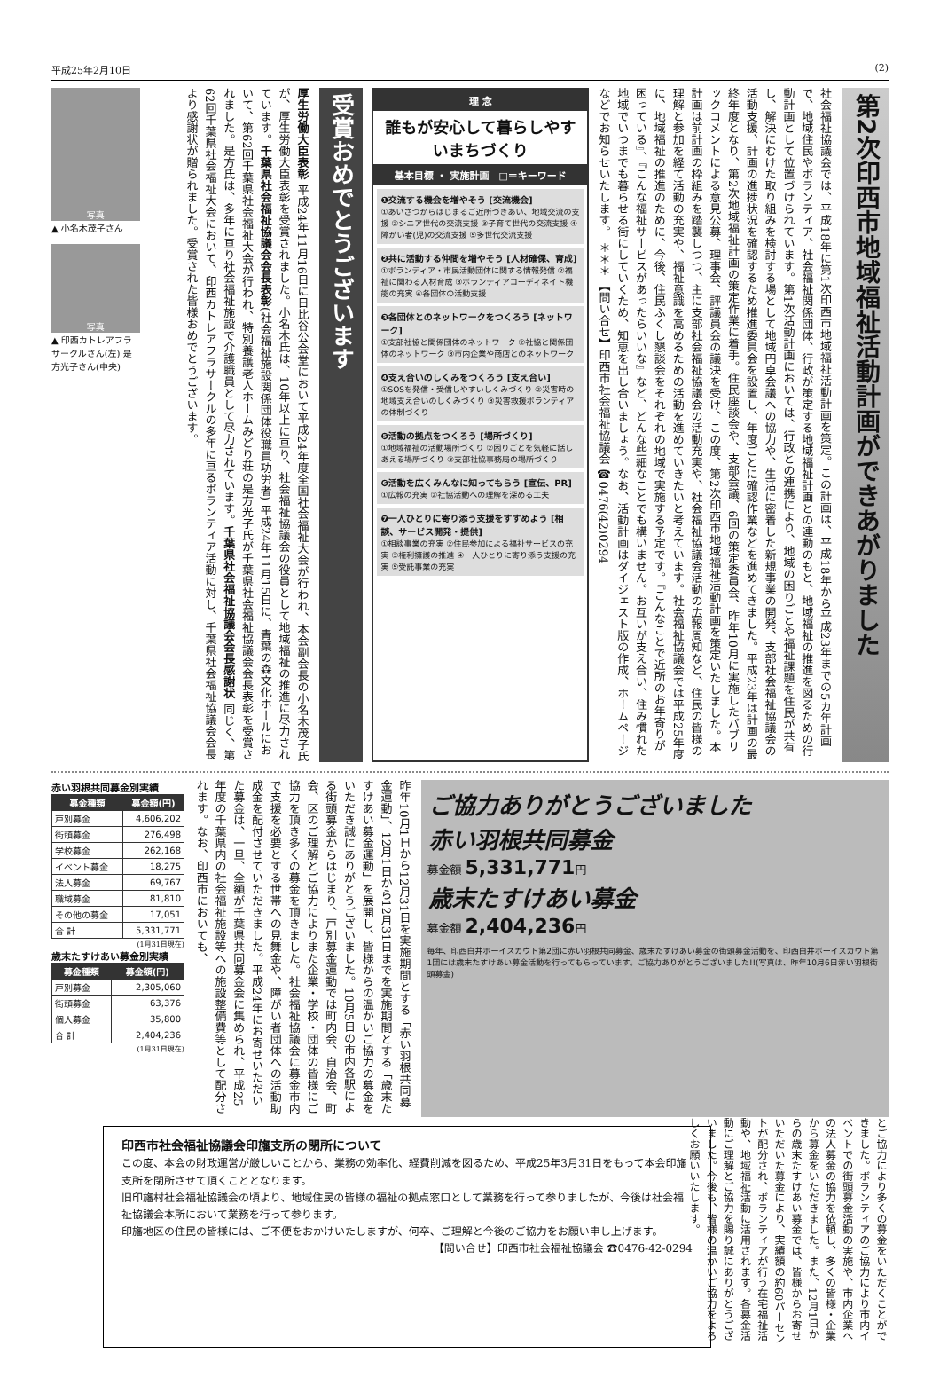平成25年2月10日 (2)
第2次印西市地域福祉活動計画ができあがりました
社会福祉協議会では、平成18年に第1次印西市地域福祉活動計画を策定。この計画は、平成18年から平成23年までの5カ年計画で、地域住民やボランティア、社会福祉関係団体、行政が策定する地域福祉計画との連動のもと、地域福祉の推進を図るための行動計画として位置づけられています。第1次活動計画においては、行政との連携により、地域の困りごとや福祉課題を住民が共有し、解決にむけた取り組みを検討する場として地域円卓会議への協力や、生活に密着した新規事業の開発、支部社会福祉協議会の活動支援、計画の進捗状況を確認するため推進委員会を設置し、年度ごとに確認作業などを進めてきました。平成23年は計画の最終年度となり、第2次地域福祉計画の策定作業に着手。住民座談会や、支部会議、6回の策定委員会、昨年10月に実施したパブリックコメントによる意見公募、理事会、評議員会の議決を受け、この度、第2次印西市地域福祉活動計画を策定いたしました。本計画は前計画の枠組みを踏襲しつつ、主に支部社会福祉協議会の活動充実や、社会福祉協議会活動の広報周知など、住民の皆様の理解と参加を経て活動の充実や、福祉意識を高めるための活動を進めていきたいと考えています。社会福祉協議会では平成25年度に、地域福祉の推進のために、今後、住民ふくし懇談会をそれぞれの地域で実施する予定です。『こんなことで近所のお年寄りが困っている』、『こんな福祉サービスがあったらいいな』など、どんな些細なことでも構いません。お互いが支え合い、住み慣れた地域でいつまでも暮らせる街にしていくため、知恵を出し合いましょう。なお、活動計画はダイジェスト版の作成、ホームページなどでお知らせいたします。 ＊＊＊ 【問い合せ】印西市社会福祉協議会 ☎0476(42)0294
理 念
誰もが安心して暮らしやすいまちづくり
基本目標 ・ 実施計画　□＝キーワード
❶交流する機会を増やそう [交流機会]
①あいさつからはじまるご近所づきあい、地域交流の支援 ②シニア世代の交流支援 ③子育て世代の交流支援 ④障がい者(児)の交流支援 ⑤多世代交流支援
❷共に活動する仲間を増やそう [人材確保、育成]
①ボランティア・市民活動団体に関する情報発信 ②福祉に関わる人材育成 ③ボランティアコーディネイト機能の充実 ④各団体の活動支援
❸各団体とのネットワークをつくろう [ネットワーク]
①支部社協と関係団体のネットワーク ②社協と関係団体のネットワーク ③市内企業や商店とのネットワーク
❹支え合いのしくみをつくろう [支え合い]
①SOSを発信・受信しやすいしくみづくり ②災害時の地域支え合いのしくみづくり ③災害救援ボランティアの体制づくり
❺活動の拠点をつくろう [場所づくり]
①地域福祉の活動場所づくり ②困りごとを気軽に話しあえる場所づくり ③支部社協事務局の場所づくり
❻活動を広くみんなに知ってもらう [宣伝、PR]
①広報の充実 ②社協活動への理解を深める工夫
❼一人ひとりに寄り添う支援をすすめよう [相談、サービス開発・提供]
①相談事業の充実 ②住民参加による福祉サービスの充実 ③権利擁護の推進 ④一人ひとりに寄り添う支援の充実 ⑤受託事業の充実
受賞おめでとうございます
厚生労働大臣表彰 平成24年11月16日に日比谷公会堂において平成24年度全国社会福祉大会が行われ、本会副会長の小名木茂子氏が、厚生労働大臣表彰を受賞されました。小名木氏は、10年以上に亘り、社会福祉協議会の役員として地域福祉の推進に尽力されています。千葉県社会福祉協議会会長表彰(社会福祉施設関係団体役職員功労者) 平成24年11月15日に、青葉の森文化ホールにおいて、第62回千葉県社会福祉大会が行われ、特別養護老人ホームみどり荘の是方光子氏が千葉県社会福祉協議会会長表彰を受賞されました。是方氏は、多年に亘り社会福祉施設で介護職員として尽力されています。千葉県社会福祉協議会会長感謝状 同じく、第62回千葉県社会福祉大会において、印西カトレアフラサークルの多年に亘るボランティア活動に対し、千葉県社会福祉協議会会長より感謝状が贈られました。受賞された皆様おめでとうございます。
写真
▲ 小名木茂子さん
写真
▲ 印西カトレアフラサークルさん(左) 是方光子さん(中央)
ご協力ありがとうございました
赤い羽根共同募金
募金額 5,331,771円
歳末たすけあい募金
募金額 2,404,236円
毎年、印西白井ボーイスカウト第2団に赤い羽根共同募金、歳末たすけあい募金の街頭募金活動を、印西白井ボーイスカウト第1団には歳末たすけあい募金活動を行ってもらっています。ご協力ありがとうございました!!(写真は、昨年10月6日赤い羽根街頭募金)
昨年10月1日から12月31日を実施期間とする「赤い羽根共同募金運動」、12月1日から12月31日までを実施期間とする「歳末たすけあい募金運動」を展開し、皆様からの温かいご協力の募金をいただき誠にありがとうございました。10月5日の市内各駅による街頭募金からはじまり、戸別募金運動では町内会、自治会、町会、区のご理解とご協力によりまた企業・学校・団体の皆様にご協力を頂き多くの募金を頂きました。社会福祉協議会に募金市内で支援を必要とする世帯への見舞金や、障がい者団体への活動助成金を配付させていただきました。平成24年にお寄せいただいた募金は、一旦、全額が千葉県共同募金会に集められ、平成25年度の千葉県内の社会福祉施設等への施設整備費等として配分されます。なお、印西市においても、
赤い羽根共同募金別実績
| 募金種類 | 募金額(円) |
| --- | --- |
| 戸別募金 | 4,606,202 |
| 街頭募金 | 276,498 |
| 学校募金 | 262,168 |
| イベント募金 | 18,275 |
| 法人募金 | 69,767 |
| 職域募金 | 81,810 |
| その他の募金 | 17,051 |
| 合 計 | 5,331,771 |
(1月31日現在)
歳末たすけあい募金別実績
| 募金種類 | 募金額(円) |
| --- | --- |
| 戸別募金 | 2,305,060 |
| 街頭募金 | 63,376 |
| 個人募金 | 35,800 |
| 合 計 | 2,404,236 |
(1月31日現在)
とご協力により多くの募金をいただくことができました。ボランティアのご協力により市内イベントでの街頭募金活動の実施や、市内企業への法人募金の協力を依頼し、多くの皆様・企業から募金をいただきました。また、12月1日からの歳末たすけあい募金では、皆様からお寄せいただいた募金により、実績額の約60パーセントが配分され、ボランティアが行う在宅福祉活動や、地域福祉活動に活用されます。各募金活動にご理解とご協力を賜り誠にありがとうございました。今後も、皆様の温かいご協力をよろしくお願いいたします。
印西市社会福祉協議会印旛支所の閉所について
この度、本会の財政運営が厳しいことから、業務の効率化、経費削減を図るため、平成25年3月31日をもって本会印旛支所を閉所させて頂くこととなります。
旧印旛村社会福祉協議会の頃より、地域住民の皆様の福祉の拠点窓口として業務を行って参りましたが、今後は社会福祉協議会本所において業務を行って参ります。
印旛地区の住民の皆様には、ご不便をおかけいたしますが、何卒、ご理解と今後のご協力をお願い申し上げます。
【問い合せ】印西市社会福祉協議会 ☎0476-42-0294